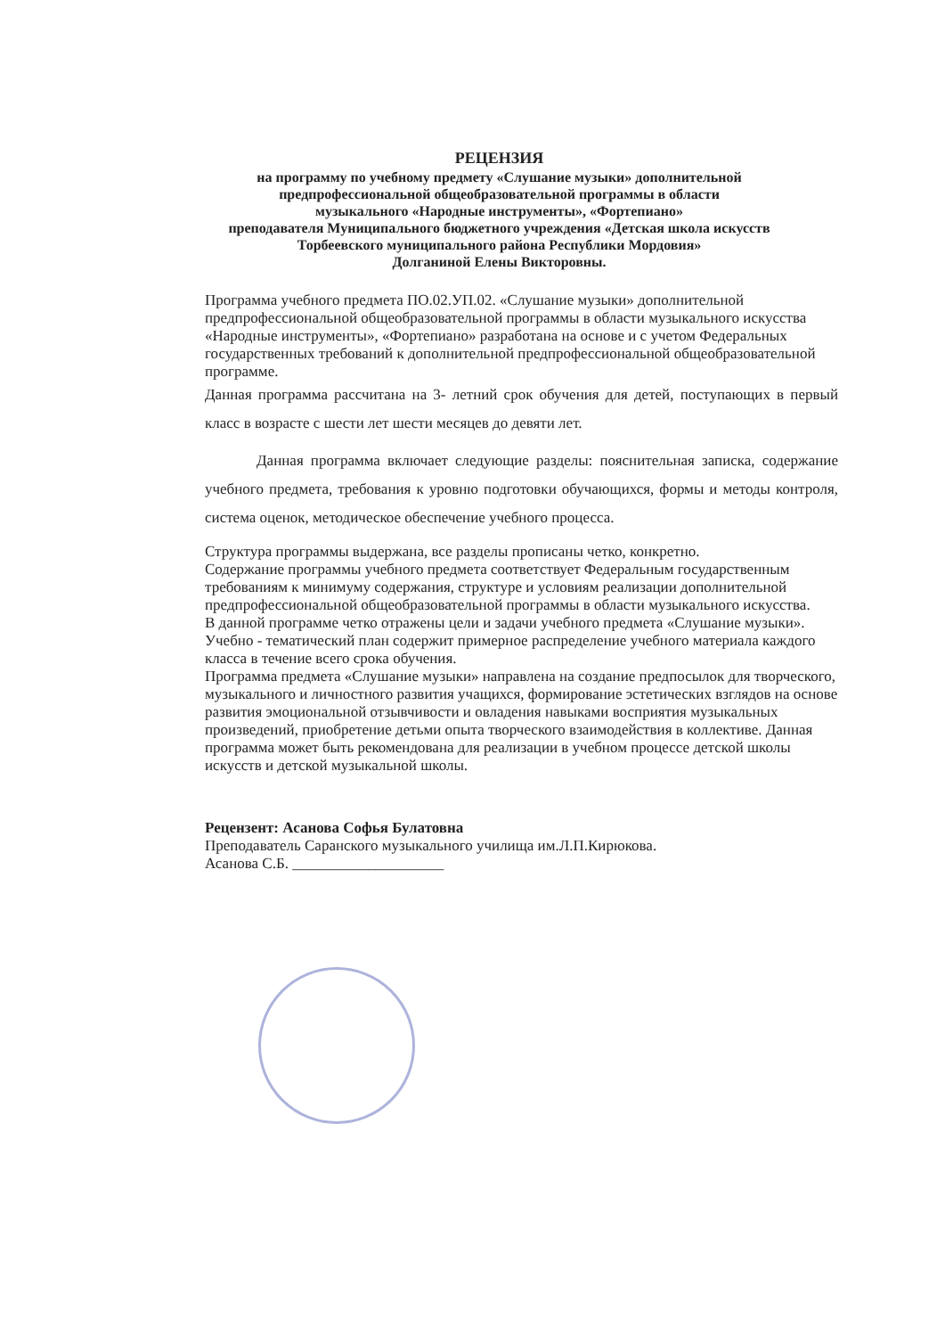РЕЦЕНЗИЯ
на программу по учебному предмету «Слушание музыки» дополнительной
предпрофессиональной общеобразовательной программы в области
музыкального «Народные инструменты», «Фортепиано»
преподавателя Муниципального бюджетного учреждения «Детская школа искусств
Торбеевского муниципального района Республики Мордовия»
Долганиной Елены Викторовны.
Программа учебного предмета ПО.02.УП.02. «Слушание музыки» дополнительной предпрофессиональной общеобразовательной программы в области музыкального искусства «Народные инструменты», «Фортепиано» разработана на основе и с учетом Федеральных государственных требований к дополнительной предпрофессиональной общеобразовательной программе.
Данная программа рассчитана на 3- летний срок обучения для детей, поступающих в первый класс в возрасте с шести лет шести месяцев до девяти лет.
Данная программа включает следующие разделы: пояснительная записка, содержание учебного предмета, требования к уровню подготовки обучающихся, формы и методы контроля, система оценок, методическое обеспечение учебного процесса.
Структура программы выдержана, все разделы прописаны четко, конкретно.
Содержание программы учебного предмета соответствует Федеральным государственным требованиям к минимуму содержания, структуре и условиям реализации дополнительной предпрофессиональной общеобразовательной программы в области музыкального искусства.
В данной программе четко отражены цели и задачи учебного предмета «Слушание музыки».
Учебно - тематический план содержит примерное распределение учебного материала каждого класса в течение всего срока обучения.
Программа предмета «Слушание музыки» направлена на создание предпосылок для творческого, музыкального и личностного развития учащихся, формирование эстетических взглядов на основе развития эмоциональной отзывчивости и овладения навыками восприятия музыкальных произведений, приобретение детьми опыта творческого взаимодействия в коллективе. Данная программа может быть рекомендована для реализации в учебном процессе детской школы искусств и детской музыкальной школы.
Рецензент: Асанова Софья Булатовна
Преподаватель Саранского музыкального училища им.Л.П.Кирюкова.
Асанова С.Б. ____________________